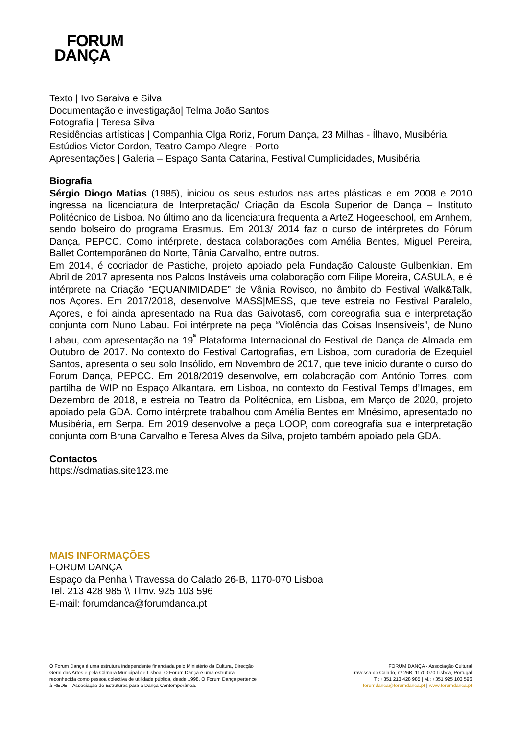FORUM
DANÇA
Texto | Ivo Saraiva e Silva
Documentação e investigação| Telma João Santos
Fotografia | Teresa Silva
Residências artísticas | Companhia Olga Roriz, Forum Dança, 23 Milhas - Ílhavo, Musibéria, Estúdios Victor Cordon, Teatro Campo Alegre - Porto
Apresentações | Galeria – Espaço Santa Catarina, Festival Cumplicidades, Musibéria
Biografia
Sérgio Diogo Matias (1985), iniciou os seus estudos nas artes plásticas e em 2008 e 2010 ingressa na licenciatura de Interpretação/ Criação da Escola Superior de Dança – Instituto Politécnico de Lisboa. No último ano da licenciatura frequenta a ArteZ Hogeeschool, em Arnhem, sendo bolseiro do programa Erasmus. Em 2013/ 2014 faz o curso de intérpretes do Fórum Dança, PEPCC. Como intérprete, destaca colaborações com Amélia Bentes, Miguel Pereira, Ballet Contemporâneo do Norte, Tânia Carvalho, entre outros.
Em 2014, é cocriador de Pastiche, projeto apoiado pela Fundação Calouste Gulbenkian. Em Abril de 2017 apresenta nos Palcos Instáveis uma colaboração com Filipe Moreira, CASULA, e é intérprete na Criação “EQUANIMIDADE” de Vânia Rovisco, no âmbito do Festival Walk&Talk, nos Açores. Em 2017/2018, desenvolve MASS|MESS, que teve estreia no Festival Paralelo, Açores, e foi ainda apresentado na Rua das Gaivotas6, com coreografia sua e interpretação conjunta com Nuno Labau. Foi intérprete na peça “Violência das Coisas Insensíveis”, de Nuno Labau, com apresentação na 19<sup>ª</sup> Plataforma Internacional do Festival de Dança de Almada em Outubro de 2017. No contexto do Festival Cartografias, em Lisboa, com curadoria de Ezequiel Santos, apresenta o seu solo Insólido, em Novembro de 2017, que teve inicio durante o curso do Forum Dança, PEPCC. Em 2018/2019 desenvolve, em colaboração com António Torres, com partilha de WIP no Espaço Alkantara, em Lisboa, no contexto do Festival Temps d’Images, em Dezembro de 2018, e estreia no Teatro da Politécnica, em Lisboa, em Março de 2020, projeto apoiado pela GDA. Como intérprete trabalhou com Amélia Bentes em Mnésimo, apresentado no Musibéria, em Serpa. Em 2019 desenvolve a peça LOOP, com coreografia sua e interpretação conjunta com Bruna Carvalho e Teresa Alves da Silva, projeto também apoiado pela GDA.
Contactos
https://sdmatias.site123.me
MAIS INFORMAÇÕES
FORUM DANÇA
Espaço da Penha \ Travessa do Calado 26-B, 1170-070 Lisboa
Tel. 213 428 985 \\ Tlmv. 925 103 596
E-mail: forumdanca@forumdanca.pt
O Forum Dança é uma estrutura independente financiada pelo Ministério da Cultura, Direcção
Geral das Artes e pela Câmara Municipal de Lisboa. O Forum Dança é uma estrutura
reconhecida como pessoa colectiva de utilidade pública, desde 1998. O Forum Dança pertence
à REDE – Associação de Estruturas para a Dança Contemporânea.
FORUM DANÇA - Associação Cultural
Travessa do Calado, nº 26B, 1170-070 Lisboa, Portugal
T.: +351 213 428 985 | M.: +351 925 103 596
forumdanca@forumdanca.pt | www.forumdanca.pt